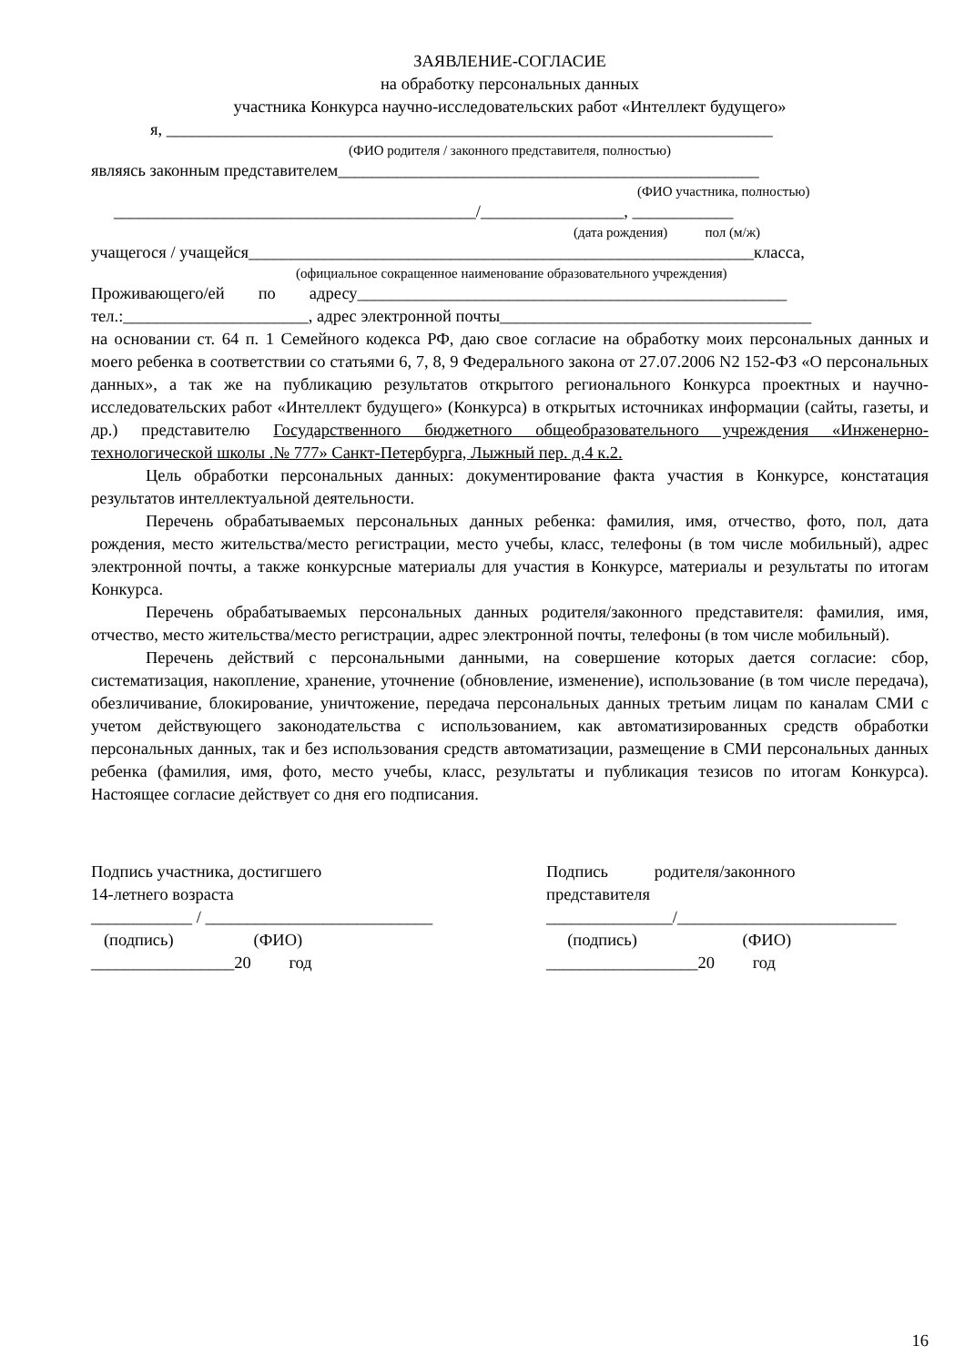ЗАЯВЛЕНИЕ-СОГЛАСИЕ
на обработку персональных данных
участника Конкурса научно-исследовательских работ «Интеллект будущего»
я, ________________________________________________________________________
(ФИО родителя / законного представителя, полностью)
являясь законным представителем__________________________________________________
(ФИО участника, полностью)
___________________________________________/_________________, ____________
(дата рождения) пол (м/ж)
учащегося / учащейся____________________________________________________________класса,
(официальное сокращенное наименование образовательного учреждения)
Проживающего/ей по адресу___________________________________________________
тел.:______________________, адрес электронной почты_____________________________________
на основании ст. 64 п. 1 Семейного кодекса РФ, даю свое согласие на обработку моих персональных данных и моего ребенка в соответствии со статьями 6, 7, 8, 9 Федерального закона от 27.07.2006 N2 152-ФЗ «О персональных данных», а так же на публикацию результатов открытого регионального Конкурса проектных и научно-исследовательских работ «Интеллект будущего» (Конкурса) в открытых источниках информации (сайты, газеты, и др.) представителю Государственного бюджетного общеобразовательного учреждения «Инженерно-технологической школы .№ 777» Санкт-Петербурга, Лыжный пер. д.4 к.2.
Цель обработки персональных данных: документирование факта участия в Конкурсе, констатация результатов интеллектуальной деятельности.
Перечень обрабатываемых персональных данных ребенка: фамилия, имя, отчество, фото, пол, дата рождения, место жительства/место регистрации, место учебы, класс, телефоны (в том числе мобильный), адрес электронной почты, а также конкурсные материалы для участия в Конкурсе, материалы и результаты по итогам Конкурса.
Перечень обрабатываемых персональных данных родителя/законного представителя: фамилия, имя, отчество, место жительства/место регистрации, адрес электронной почты, телефоны (в том числе мобильный).
Перечень действий с персональными данными, на совершение которых дается согласие: сбор, систематизация, накопление, хранение, уточнение (обновление, изменение), использование (в том числе передача), обезличивание, блокирование, уничтожение, передача персональных данных третьим лицам по каналам СМИ с учетом действующего законодательства с использованием, как автоматизированных средств обработки персональных данных, так и без использования средств автоматизации, размещение в СМИ персональных данных ребенка (фамилия, имя, фото, место учебы, класс, результаты и публикация тезисов по итогам Конкурса). Настоящее согласие действует со дня его подписания.
Подпись участника, достигшего
14-летнего возраста
____________ / ___________________________
(подпись) (ФИО)
_________________20 год
Подпись родителя/законного
представителя
_______________/__________________________
(подпись) (ФИО)
__________________20 год
16